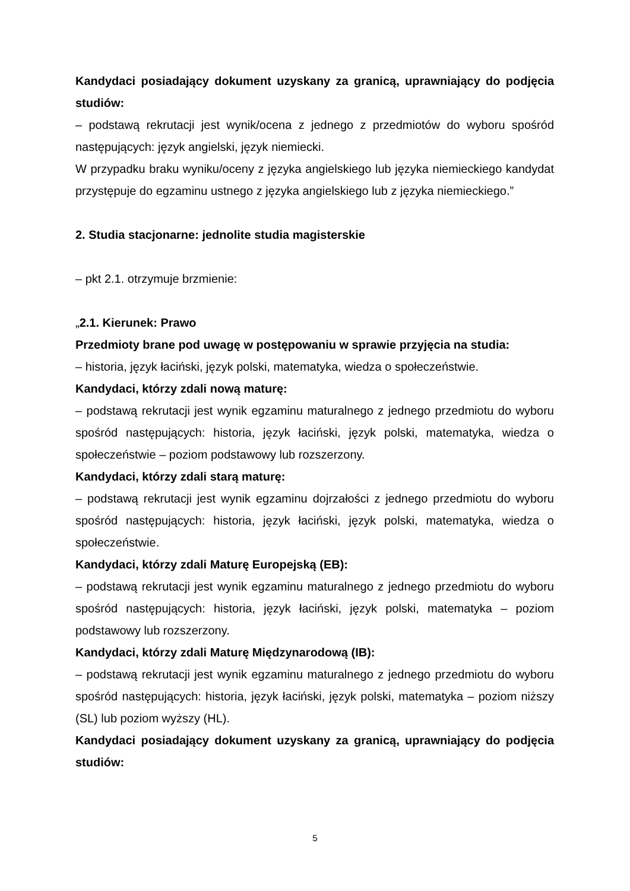Kandydaci posiadający dokument uzyskany za granicą, uprawniający do podjęcia studiów:
– podstawą rekrutacji jest wynik/ocena z jednego z przedmiotów do wyboru spośród następujących: język angielski, język niemiecki.
W przypadku braku wyniku/oceny z języka angielskiego lub języka niemieckiego kandydat przystępuje do egzaminu ustnego z języka angielskiego lub z języka niemieckiego.”
2. Studia stacjonarne: jednolite studia magisterskie
– pkt 2.1. otrzymuje brzmienie:
„2.1. Kierunek: Prawo
Przedmioty brane pod uwagę w postępowaniu w sprawie przyjęcia na studia:
– historia, język łaciński, język polski, matematyka, wiedza o społeczeństwie.
Kandydaci, którzy zdali nową maturę:
– podstawą rekrutacji jest wynik egzaminu maturalnego z jednego przedmiotu do wyboru spośród następujących: historia, język łaciński, język polski, matematyka, wiedza o społeczeństwie – poziom podstawowy lub rozszerzony.
Kandydaci, którzy zdali starą maturę:
– podstawą rekrutacji jest wynik egzaminu dojrzałości z jednego przedmiotu do wyboru spośród następujących: historia, język łaciński, język polski, matematyka, wiedza o społeczeństwie.
Kandydaci, którzy zdali Maturę Europejską (EB):
– podstawą rekrutacji jest wynik egzaminu maturalnego z jednego przedmiotu do wyboru spośród następujących: historia, język łaciński, język polski, matematyka – poziom podstawowy lub rozszerzony.
Kandydaci, którzy zdali Maturę Międzynarodową (IB):
– podstawą rekrutacji jest wynik egzaminu maturalnego z jednego przedmiotu do wyboru spośród następujących: historia, język łaciński, język polski, matematyka – poziom niższy (SL) lub poziom wyższy (HL).
Kandydaci posiadający dokument uzyskany za granicą, uprawniający do podjęcia studiów:
5